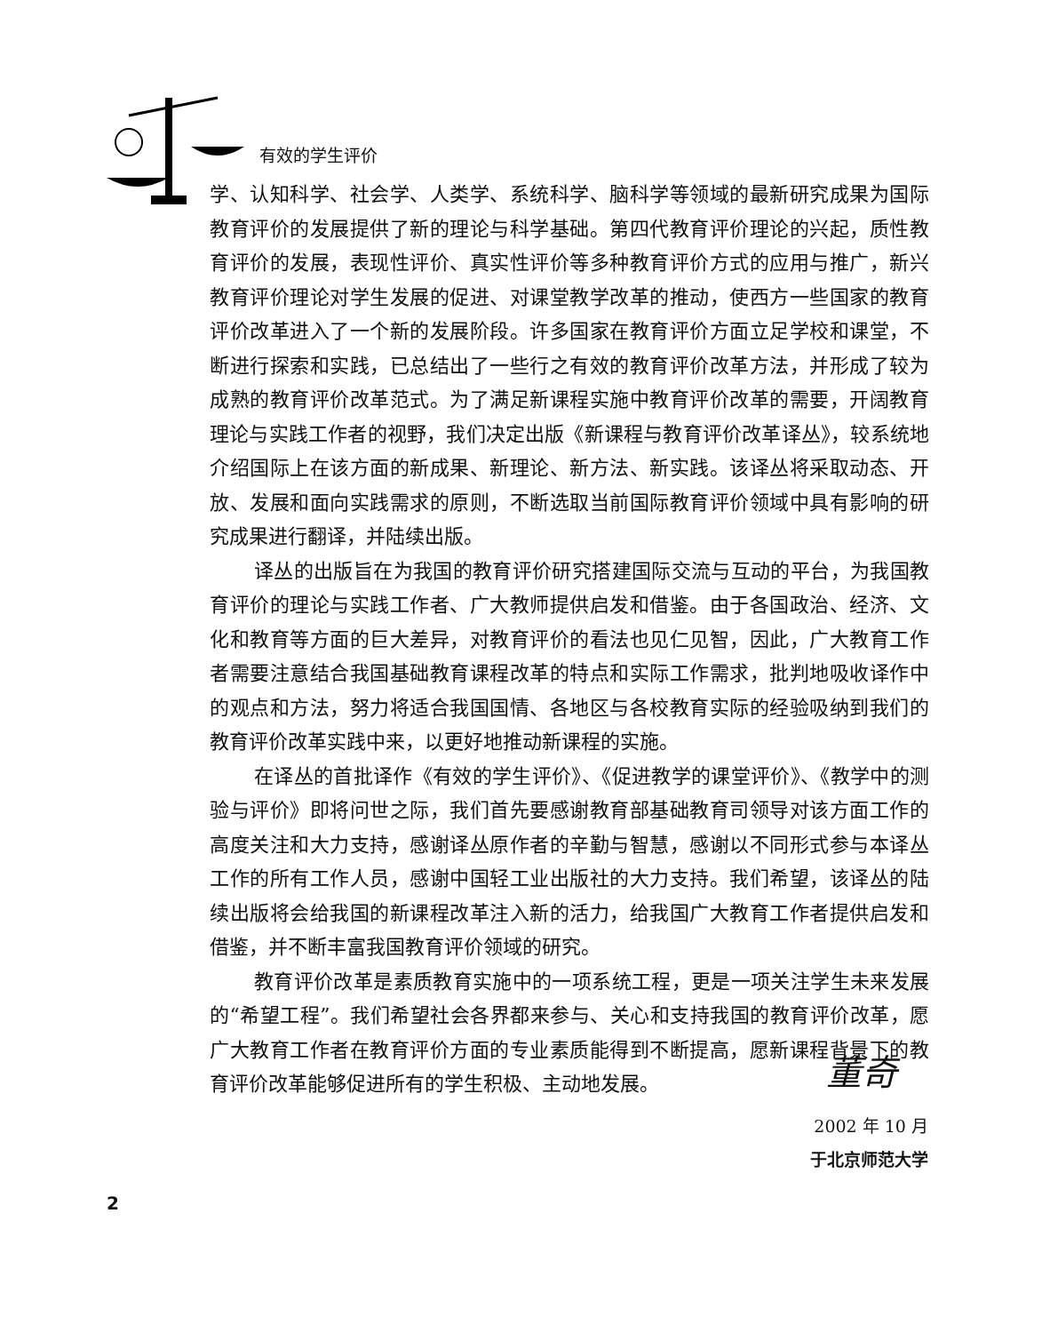有效的学生评价
学、认知科学、社会学、人类学、系统科学、脑科学等领域的最新研究成果为国际教育评价的发展提供了新的理论与科学基础。第四代教育评价理论的兴起，质性教育评价的发展，表现性评价、真实性评价等多种教育评价方式的应用与推广，新兴教育评价理论对学生发展的促进、对课堂教学改革的推动，使西方一些国家的教育评价改革进入了一个新的发展阶段。许多国家在教育评价方面立足学校和课堂，不断进行探索和实践，已总结出了一些行之有效的教育评价改革方法，并形成了较为成熟的教育评价改革范式。为了满足新课程实施中教育评价改革的需要，开阔教育理论与实践工作者的视野，我们决定出版《新课程与教育评价改革译丛》，较系统地介绍国际上在该方面的新成果、新理论、新方法、新实践。该译丛将采取动态、开放、发展和面向实践需求的原则，不断选取当前国际教育评价领域中具有影响的研究成果进行翻译，并陆续出版。
译丛的出版旨在为我国的教育评价研究搭建国际交流与互动的平台，为我国教育评价的理论与实践工作者、广大教师提供启发和借鉴。由于各国政治、经济、文化和教育等方面的巨大差异，对教育评价的看法也见仁见智，因此，广大教育工作者需要注意结合我国基础教育课程改革的特点和实际工作需求，批判地吸收译作中的观点和方法，努力将适合我国国情、各地区与各校教育实际的经验吸纳到我们的教育评价改革实践中来，以更好地推动新课程的实施。
在译丛的首批译作《有效的学生评价》、《促进教学的课堂评价》、《教学中的测验与评价》即将问世之际，我们首先要感谢教育部基础教育司领导对该方面工作的高度关注和大力支持，感谢译丛原作者的辛勤与智慧，感谢以不同形式参与本译丛工作的所有工作人员，感谢中国轻工业出版社的大力支持。我们希望，该译丛的陆续出版将会给我国的新课程改革注入新的活力，给我国广大教育工作者提供启发和借鉴，并不断丰富我国教育评价领域的研究。
教育评价改革是素质教育实施中的一项系统工程，更是一项关注学生未来发展的“希望工程”。我们希望社会各界都来参与、关心和支持我国的教育评价改革，愿广大教育工作者在教育评价方面的专业素质能得到不断提高，愿新课程背景下的教育评价改革能够促进所有的学生积极、主动地发展。
董奇
2002 年 10 月
于北京师范大学
2